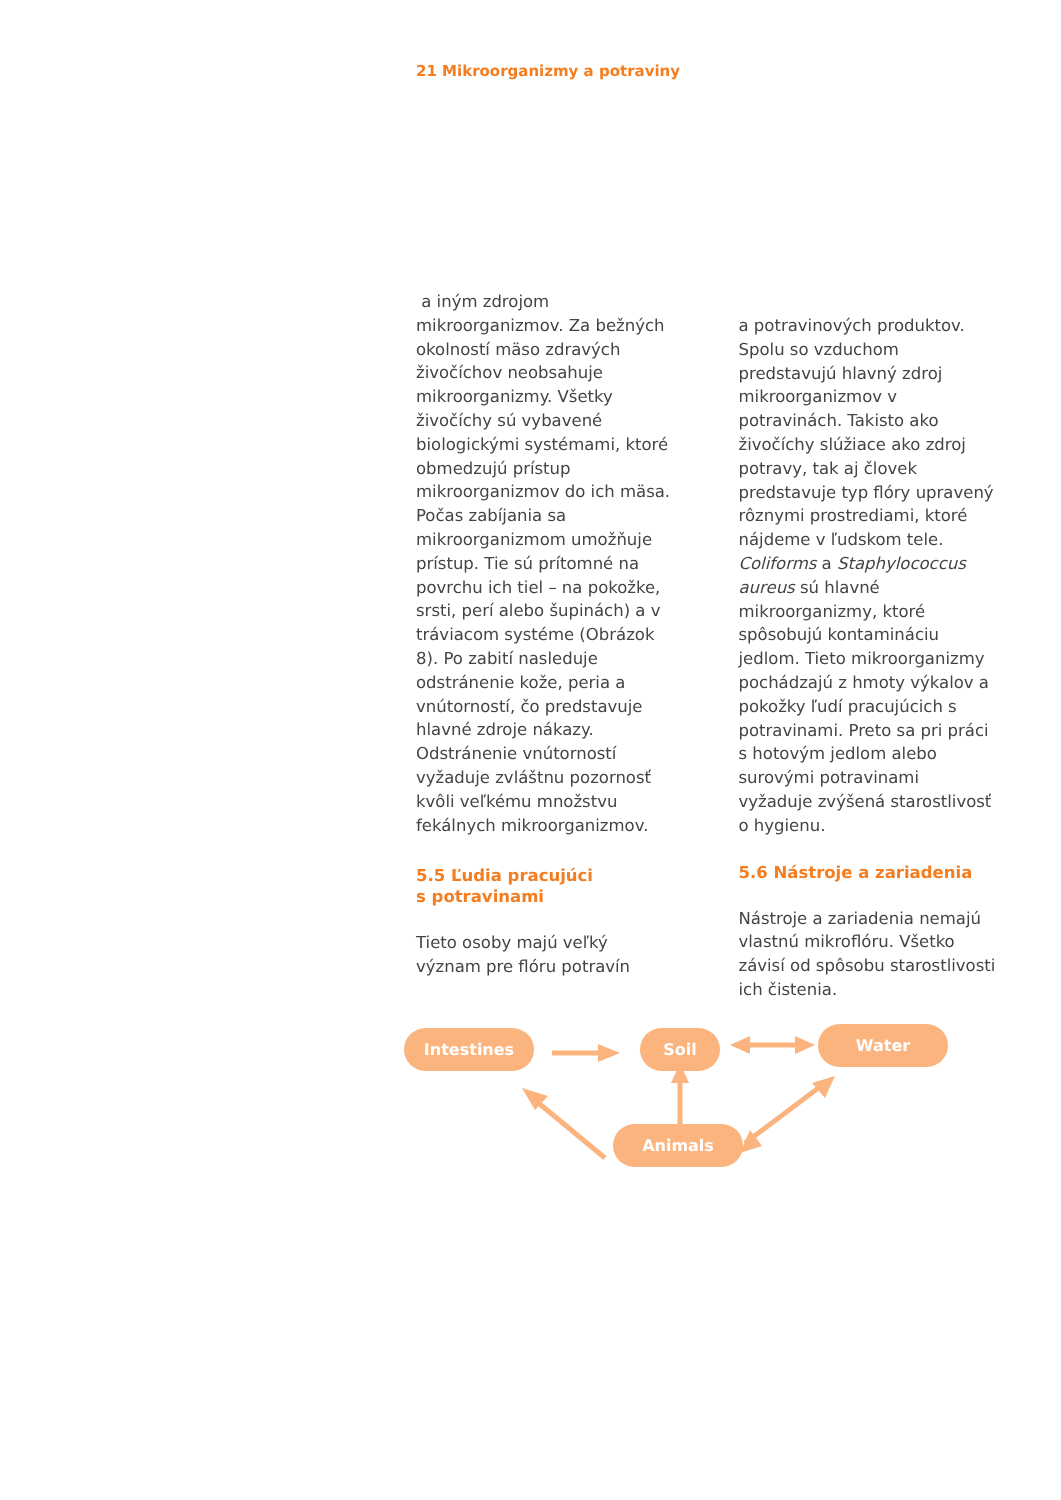21 Mikroorganizmy a potraviny
a iným zdrojom mikroorganizmov. Za bežných okolností mäso zdravých živočíchov neobsahuje mikroorganizmy. Všetky živočíchy sú vybavené biologickými systémami, ktoré obmedzujú prístup mikroorganizmov do ich mäsa. Počas zabíjania sa mikroorganizmom umožňuje prístup. Tie sú prítomné na povrchu ich tiel – na pokožke, srsti, perí alebo šupinách) a v tráviacom systéme (Obrázok 8). Po zabití nasleduje odstránenie kože, peria a vnútorností, čo predstavuje hlavné zdroje nákazy. Odstránenie vnútorností vyžaduje zvláštnu pozornosť kvôli veľkému množstvu fekálnych mikroorganizmov.
5.5 Ľudia pracujúci
s potravinami
Tieto osoby majú veľký význam pre flóru potravín
a potravinových produktov. Spolu so vzduchom predstavujú hlavný zdroj mikroorganizmov v potravinách. Takisto ako živočíchy slúžiace ako zdroj potravy, tak aj človek predstavuje typ flóry upravený rôznymi prostrediami, ktoré nájdeme v ľudskom tele. Coliforms a Staphylococcus aureus sú hlavné mikroorganizmy, ktoré spôsobujú kontamináciu jedlom. Tieto mikroorganizmy pochádzajú z hmoty výkalov a pokožky ľudí pracujúcich s potravinami. Preto sa pri práci s hotovým jedlom alebo surovými potravinami vyžaduje zvýšená starostlivosť o hygienu.
5.6 Nástroje a zariadenia
Nástroje a zariadenia nemajú vlastnú mikroflóru. Všetko závisí od spôsobu starostlivosti ich čistenia.
Intestines Soil Water
Animals